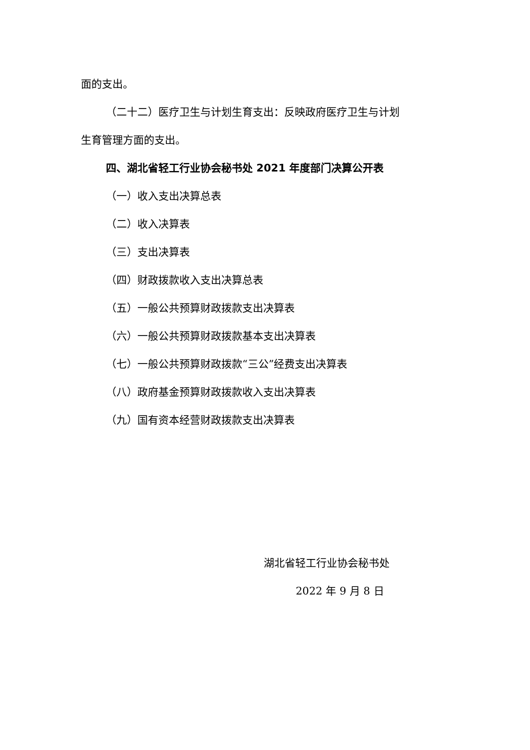面的支出。
（二十二）医疗卫生与计划生育支出：反映政府医疗卫生与计划
生育管理方面的支出。
四、湖北省轻工行业协会秘书处 2021 年度部门决算公开表
（一）收入支出决算总表
（二）收入决算表
（三）支出决算表
（四）财政拨款收入支出决算总表
（五）一般公共预算财政拨款支出决算表
（六）一般公共预算财政拨款基本支出决算表
（七）一般公共预算财政拨款“三公”经费支出决算表
（八）政府基金预算财政拨款收入支出决算表
（九）国有资本经营财政拨款支出决算表
湖北省轻工行业协会秘书处
2022 年 9 月 8 日